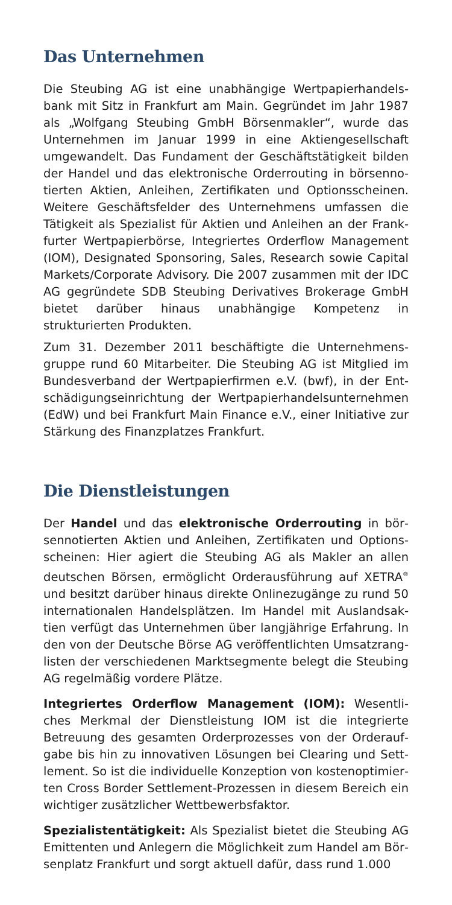Das Unternehmen
Die Steubing AG ist eine unabhängige Wertpapierhandels­bank mit Sitz in Frankfurt am Main. Gegründet im Jahr 1987 als „Wolfgang Steubing GmbH Börsenmakler“, wurde das Unternehmen im Januar 1999 in eine Aktiengesellschaft umgewandelt. Das Fundament der Geschäftstätigkeit bilden der Handel und das elektronische Orderrouting in börsenno­tierten Aktien, Anleihen, Zertifikaten und Optionsscheinen. Weitere Geschäftsfelder des Unternehmens umfassen die Tätigkeit als Spezialist für Aktien und Anleihen an der Frank­furter Wertpapierbörse, Integriertes Orderflow Management (IOM), Designated Sponsoring, Sales, Research sowie Capital Markets/Corporate Advisory. Die 2007 zusammen mit der IDC AG gegründete SDB Steubing Derivatives Brokerage GmbH bietet darüber hinaus unabhängige Kompetenz in strukturierten Produkten.
Zum 31. Dezember 2011 beschäftigte die Unternehmens­gruppe rund 60 Mitarbeiter. Die Steubing AG ist Mitglied im Bundesverband der Wertpapierfirmen e.V. (bwf), in der Ent­schädigungseinrichtung der Wertpapierhandelsunternehmen (EdW) und bei Frankfurt Main Finance e.V., einer Initiative zur Stärkung des Finanzplatzes Frankfurt.
Die Dienstleistungen
Der Handel und das elektronische Orderrouting in bör­sennotierten Aktien und Anleihen, Zertifikaten und Options­scheinen: Hier agiert die Steubing AG als Makler an allen deutschen Börsen, ermöglicht Orderausführung auf XETRA<sup>®</sup> und besitzt darüber hinaus direkte Onlinezugänge zu rund 50 internationalen Handelsplätzen. Im Handel mit Auslandsak­tien verfügt das Unternehmen über langjährige Erfahrung. In den von der Deutsche Börse AG veröffentlichten Umsatzrang­listen der verschiedenen Marktsegmente belegt die Steubing AG regelmäßig vordere Plätze.
Integriertes Orderflow Management (IOM): Wesentli­ches Merkmal der Dienstleistung IOM ist die integrierte Betreuung des gesamten Orderprozesses von der Orderauf­gabe bis hin zu innovativen Lösungen bei Clearing und Sett­lement. So ist die individuelle Konzeption von kostenoptimier­ten Cross Border Settlement-Prozessen in diesem Bereich ein wichtiger zusätzlicher Wettbewerbsfaktor.
Spezialistentätigkeit: Als Spezialist bietet die Steubing AG Emittenten und Anlegern die Möglichkeit zum Handel am Bör­senplatz Frankfurt und sorgt aktuell dafür, dass rund 1.000